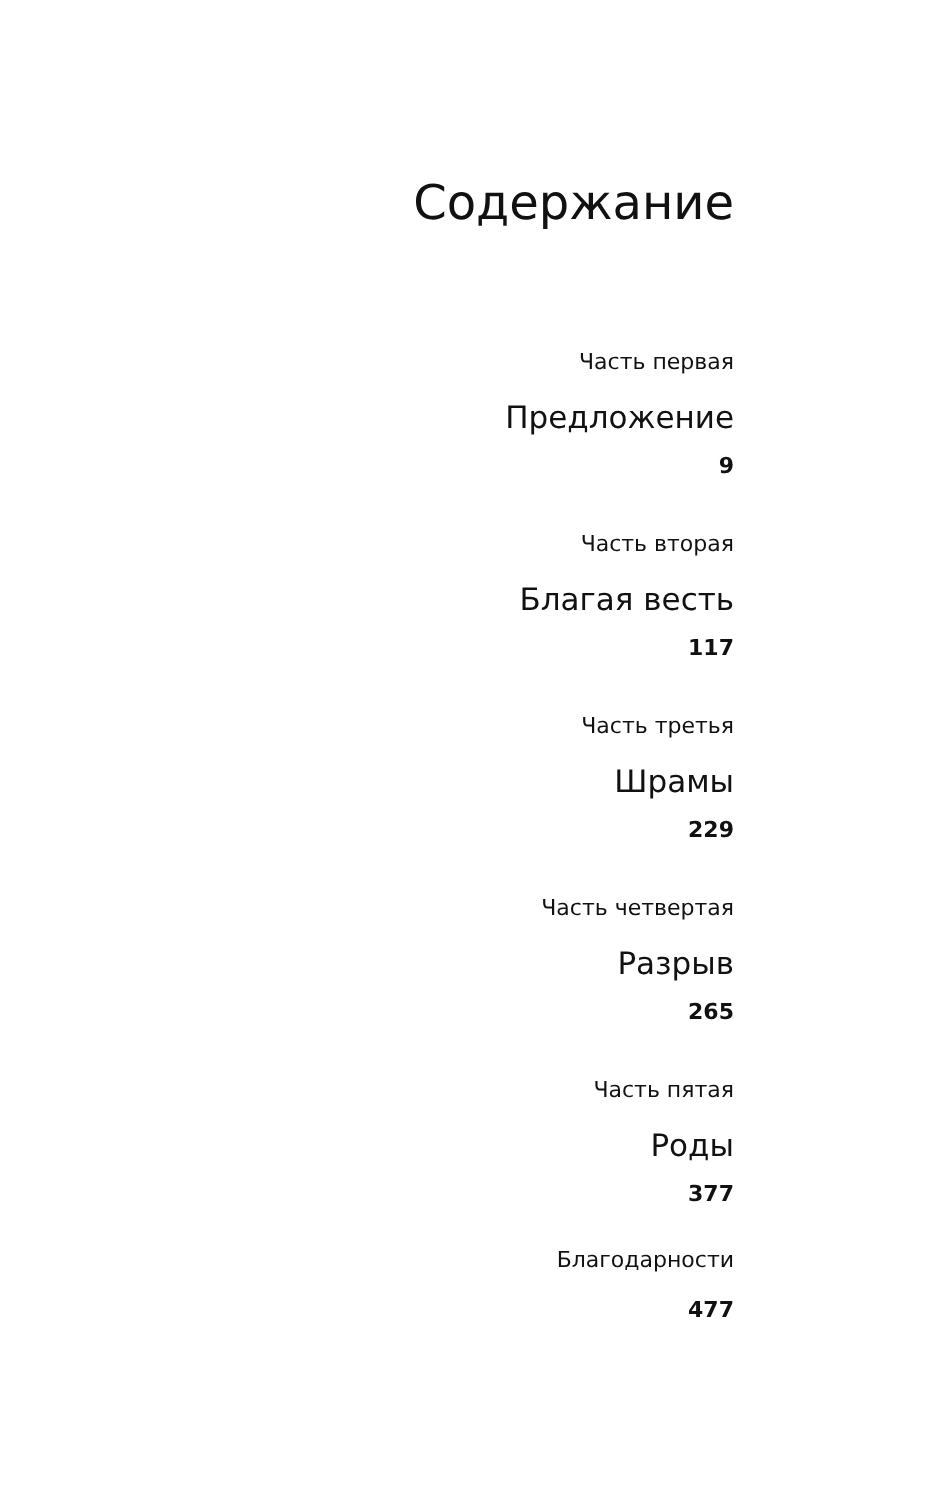Содержание
Часть первая
Предложение
9
Часть вторая
Благая весть
117
Часть третья
Шрамы
229
Часть четвертая
Разрыв
265
Часть пятая
Роды
377
Благодарности
477